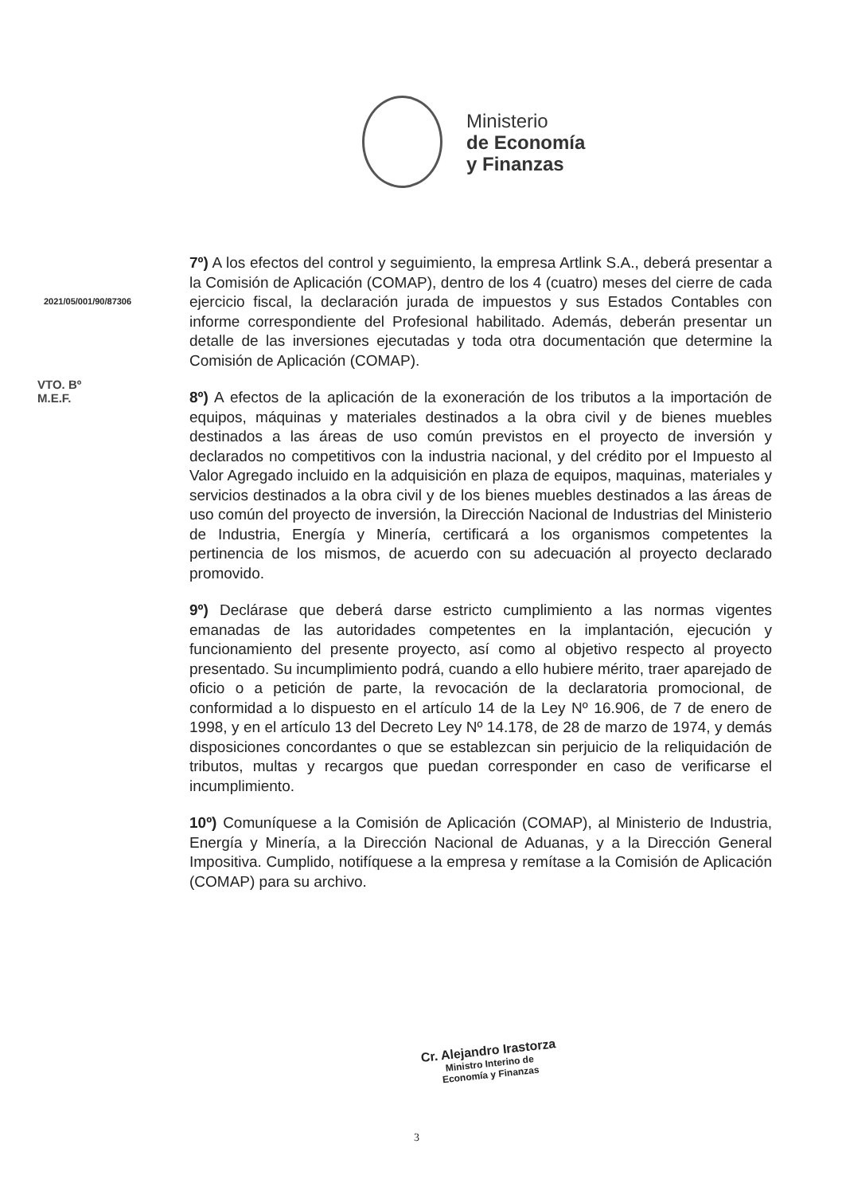Ministerio
de Economía
y Finanzas
2021/05/001/90/87306
VTO. Bº
M.E.F.
7º) A los efectos del control y seguimiento, la empresa Artlink S.A., deberá presentar a la Comisión de Aplicación (COMAP), dentro de los 4 (cuatro) meses del cierre de cada ejercicio fiscal, la declaración jurada de impuestos y sus Estados Contables con informe correspondiente del Profesional habilitado. Además, deberán presentar un detalle de las inversiones ejecutadas y toda otra documentación que determine la Comisión de Aplicación (COMAP).
8º) A efectos de la aplicación de la exoneración de los tributos a la importación de equipos, máquinas y materiales destinados a la obra civil y de bienes muebles destinados a las áreas de uso común previstos en el proyecto de inversión y declarados no competitivos con la industria nacional, y del crédito por el Impuesto al Valor Agregado incluido en la adquisición en plaza de equipos, maquinas, materiales y servicios destinados a la obra civil y de los bienes muebles destinados a las áreas de uso común del proyecto de inversión, la Dirección Nacional de Industrias del Ministerio de Industria, Energía y Minería, certificará a los organismos competentes la pertinencia de los mismos, de acuerdo con su adecuación al proyecto declarado promovido.
9º) Declárase que deberá darse estricto cumplimiento a las normas vigentes emanadas de las autoridades competentes en la implantación, ejecución y funcionamiento del presente proyecto, así como al objetivo respecto al proyecto presentado. Su incumplimiento podrá, cuando a ello hubiere mérito, traer aparejado de oficio o a petición de parte, la revocación de la declaratoria promocional, de conformidad a lo dispuesto en el artículo 14 de la Ley Nº 16.906, de 7 de enero de 1998, y en el artículo 13 del Decreto Ley Nº 14.178, de 28 de marzo de 1974, y demás disposiciones concordantes o que se establezcan sin perjuicio de la reliquidación de tributos, multas y recargos que puedan corresponder en caso de verificarse el incumplimiento.
10º) Comuníquese a la Comisión de Aplicación (COMAP), al Ministerio de Industria, Energía y Minería, a la Dirección Nacional de Aduanas, y a la Dirección General Impositiva. Cumplido, notifíquese a la empresa y remítase a la Comisión de Aplicación (COMAP) para su archivo.
Cr. Alejandro Irastorza
Ministro Interino de
Economía y Finanzas
3